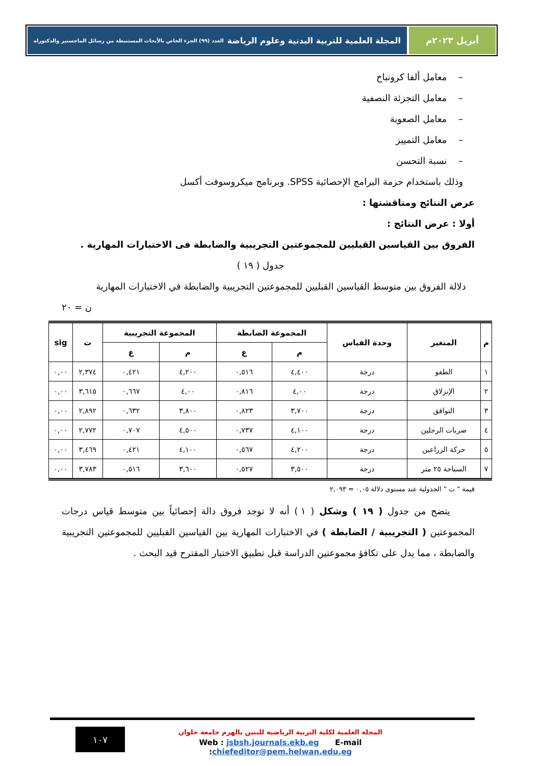أبريل ٢٠٢٣م المجلة العلمية للتربية البدنية وعلوم الرياضة العدد (٩٩) الجزء الخاص بالأبحاث المستنبطة من رسائل الماجستير والدكتوراه
– معامل ألفا كرونباخ
– معامل التجزئة النصفية
– معامل الصعوبة
– معامل التمييز
– نسبة التحسن
وذلك باستخدام حزمة البرامج الإحصائية SPSS. وبرنامج ميكروسوفت أكسل
عرض النتائج ومناقشتها :
أولا : عرض النتائج :
الفروق بين القياسين القبليين للمجموعتين التجريبية والضابطة فى الاختبارات المهارية .
جدول ( ١٩ )
دلالة الفروق بين متوسط القياسين القبليين للمجموعتين التجريبية والضابطة في الاختبارات المهارية
ن = ٢٠
| م | المتغير | وحدة القياس | المجموعة الضابطة | | المجموعة التجريبية | | ت | sig |
| --- | --- | --- | --- | --- | --- | --- | --- | --- |
| | | | م | ع | م | ع | | |
| ١ | الطفو | درجة | ٤,٤٠٠ | ٠,٥١٦ | ٤,٢٠٠ | ٠,٤٢١ | ٢,٣٧٤ | ٠,٠٠ |
| ٢ | الإنزلاق | درجة | ٤,٠٠ | ٠,٨١٦ | ٤,٠٠ | ٠,٦٦٧ | ٣,٦١٥ | ٠,٠٠ |
| ٣ | التوافق | درجة | ٣,٧٠٠ | ٠,٨٢٣ | ٣,٨٠٠ | ٠,٦٣٢ | ٢,٨٩٢ | ٠,٠٠ |
| ٤ | ضربات الرجلين | درجة | ٤,١٠٠ | ٠,٧٣٧ | ٤,٥٠٠ | ٠,٧٠٧ | ٢,٧٧٢ | ٠,٠٠ |
| ٥ | حركة الزراعين | درجة | ٤,٢٠٠ | ٠,٥٦٧ | ٤,١٠٠ | ٠,٤٢١ | ٣,٤٦٩ | ٠,٠٠ |
| ٧ | السباحة ٢٥ متر | درجة | ٣,٥٠٠ | ٠,٥٢٧ | ٣,٦٠٠ | ٠,٥١٦ | ٣,٧٨٣ | ٠,٠٠ |
قيمة " ت " الجدولية عند مستوى دلالة ٠,٠٥ = ٢,٠٩٣
يتضح من جدول ( ١٩ ) وشكل ( ١ ) أنه لا توجد فروق دالة إحصائياً بين متوسط قياس درجات المجموعتين ( التجريبية / الضابطة ) في الاختبارات المهارية بين القياسين القبليين للمجموعتين التجريبية والضابطة ، مما يدل على تكافؤ مجموعتين الدراسة قبل تطبيق الاختبار المقترح قيد البحث .
١٠٧
المجلة العلمية لكلية التربية الرياضية للبنين بالهرم جامعة حلوان
Web : jsbsh.journals.ekb.eg E-mail :chiefeditor@pem.helwan.edu.eg